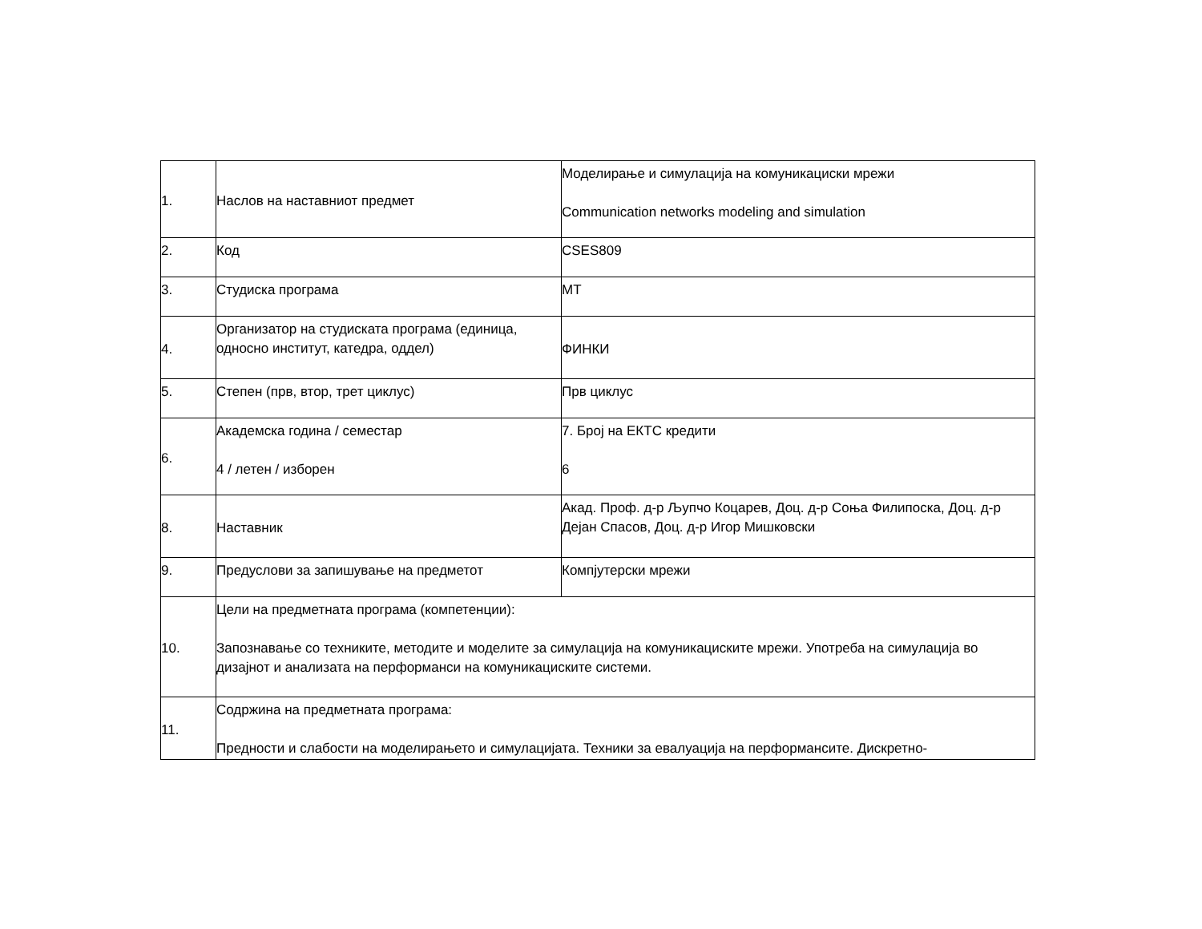| 1. | Наслов на наставниот предмет | Моделирање и симулација на комуникациски мрежи Communication networks modeling and simulation |
| 2. | Код | CSES809 |
| 3. | Студиска програма | МТ |
| 4. | Организатор на студиската програма (единица, односно институт, катедра, оддел) | ФИНКИ |
| 5. | Степен (прв, втор, трет циклус) | Прв циклус |
| 6. | Академска година / семестар 4 / летен / изборен | 7. Број на ЕКТС кредити 6 |
| 8. | Наставник | Акад. Проф. д-р Љупчо Коцарев, Доц. д-р Соња Филипоска, Доц. д-р Дејан Спасов, Доц. д-р Игор Мишковски |
| 9. | Предуслови за запишување на предметот | Компјутерски мрежи |
| 10. | Цели на предметната програма (компетенции): Запознавање со техниките, методите и моделите за симулација на комуникациските мрежи. Употреба на симулација во дизајнот и анализата на перформанси на комуникациските системи. | |
| 11. | Содржина на предметната програма: Предности и слабости на моделирањето и симулацијата. Техники за евалуација на перформансите. Дискретно- | |